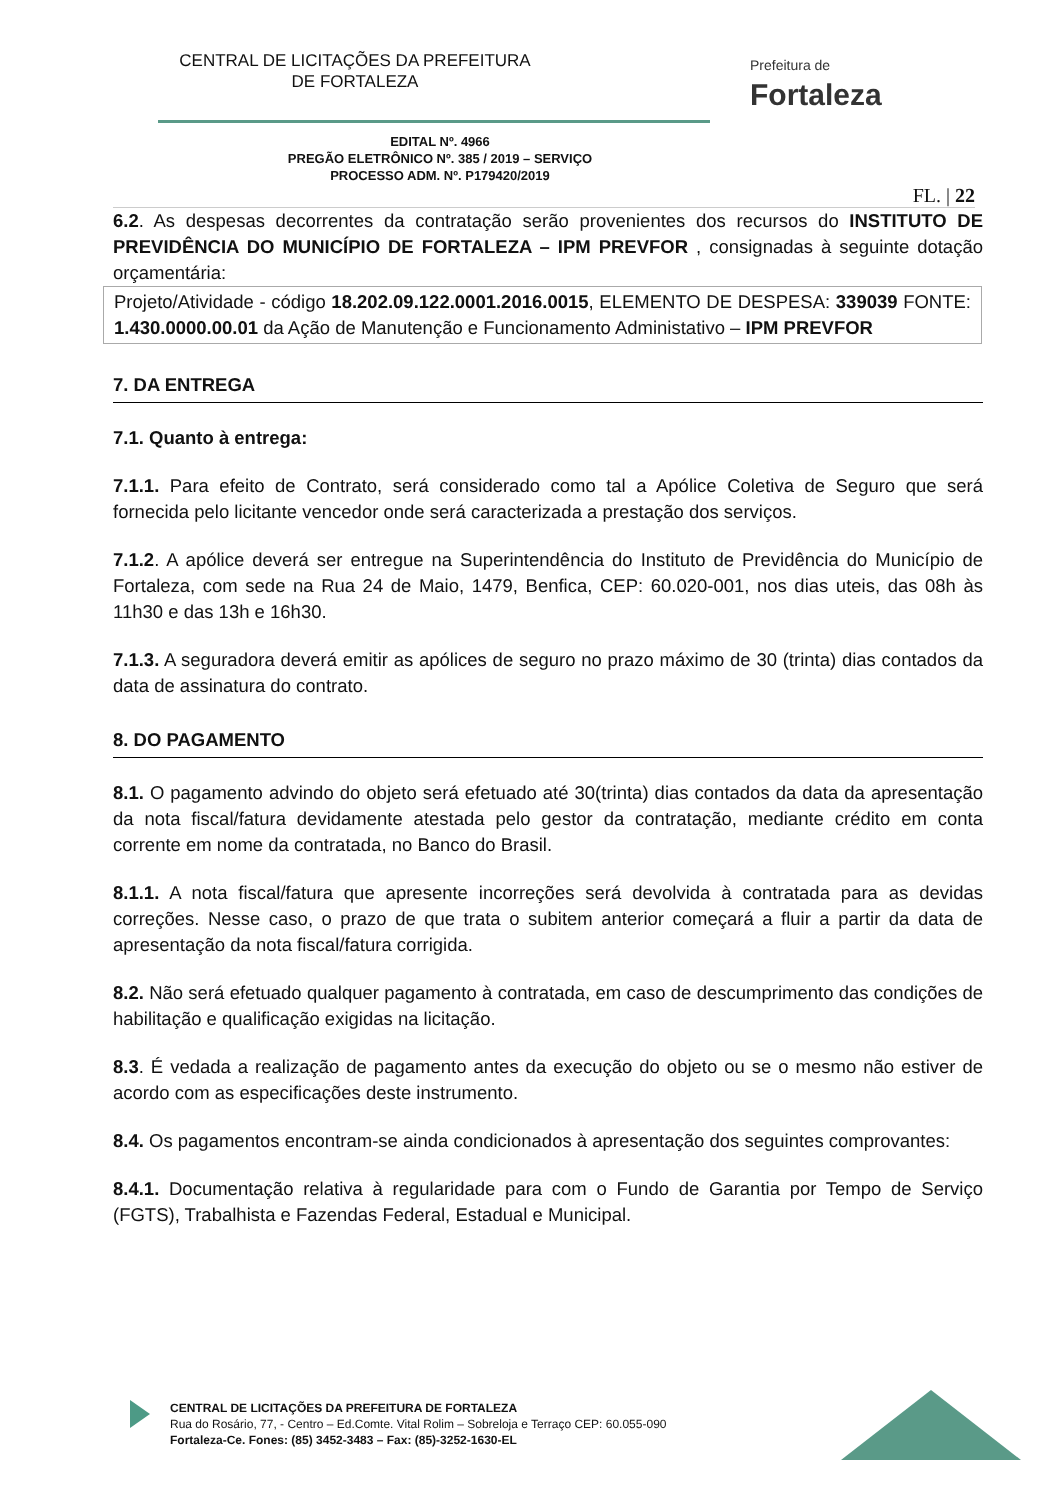CENTRAL DE LICITAÇÕES DA PREFEITURA
DE FORTALEZA
Prefeitura de
Fortaleza
EDITAL Nº. 4966
PREGÃO ELETRÔNICO Nº. 385 / 2019 – SERVIÇO
PROCESSO ADM. Nº. P179420/2019
FL. | 22
6.2. As despesas decorrentes da contratação serão provenientes dos recursos do INSTITUTO DE PREVIDÊNCIA DO MUNICÍPIO DE FORTALEZA – IPM PREVFOR , consignadas à seguinte dotação orçamentária:
Projeto/Atividade - código 18.202.09.122.0001.2016.0015, ELEMENTO DE DESPESA: 339039 FONTE: 1.430.0000.00.01 da Ação de Manutenção e Funcionamento Administativo – IPM PREVFOR
7. DA ENTREGA
7.1. Quanto à entrega:
7.1.1. Para efeito de Contrato, será considerado como tal a Apólice Coletiva de Seguro que será fornecida pelo licitante vencedor onde será caracterizada a prestação dos serviços.
7.1.2. A apólice deverá ser entregue na Superintendência do Instituto de Previdência do Município de Fortaleza, com sede na Rua 24 de Maio, 1479, Benfica, CEP: 60.020-001, nos dias uteis, das 08h às 11h30 e das 13h e 16h30.
7.1.3. A seguradora deverá emitir as apólices de seguro no prazo máximo de 30 (trinta) dias contados da data de assinatura do contrato.
8. DO PAGAMENTO
8.1. O pagamento advindo do objeto será efetuado até 30(trinta) dias contados da data da apresentação da nota fiscal/fatura devidamente atestada pelo gestor da contratação, mediante crédito em conta corrente em nome da contratada, no Banco do Brasil.
8.1.1. A nota fiscal/fatura que apresente incorreções será devolvida à contratada para as devidas correções. Nesse caso, o prazo de que trata o subitem anterior começará a fluir a partir da data de apresentação da nota fiscal/fatura corrigida.
8.2. Não será efetuado qualquer pagamento à contratada, em caso de descumprimento das condições de habilitação e qualificação exigidas na licitação.
8.3. É vedada a realização de pagamento antes da execução do objeto ou se o mesmo não estiver de acordo com as especificações deste instrumento.
8.4. Os pagamentos encontram-se ainda condicionados à apresentação dos seguintes comprovantes:
8.4.1. Documentação relativa à regularidade para com o Fundo de Garantia por Tempo de Serviço (FGTS), Trabalhista e Fazendas Federal, Estadual e Municipal.
CENTRAL DE LICITAÇÕES DA PREFEITURA DE FORTALEZA
Rua do Rosário, 77, - Centro – Ed.Comte. Vital Rolim – Sobreloja e Terraço CEP: 60.055-090
Fortaleza-Ce. Fones: (85) 3452-3483 – Fax: (85)-3252-1630-EL